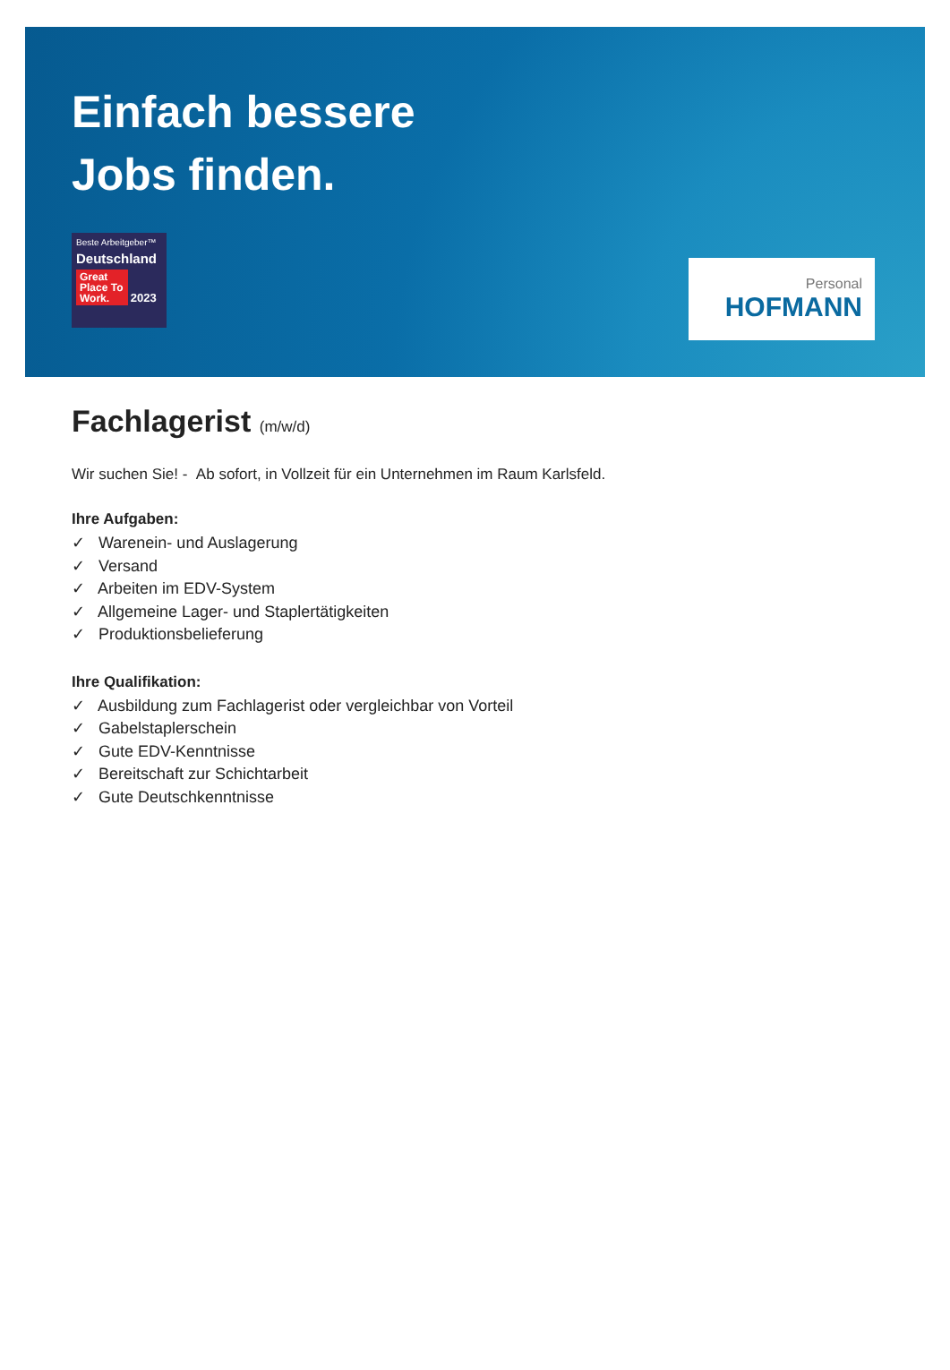Einfach bessere
Jobs finden.
Beste Arbeitgeber™
Deutschland
Great Place To Work. 2023
Personal
HOFMANN
Fachlagerist (m/w/d)
Wir suchen Sie! - Ab sofort, in Vollzeit für ein Unternehmen im Raum Karlsfeld.
Ihre Aufgaben:
✓ Warenein- und Auslagerung
✓ Versand
✓ Arbeiten im EDV-System
✓ Allgemeine Lager- und Staplertätigkeiten
✓ Produktionsbelieferung
Ihre Qualifikation:
✓ Ausbildung zum Fachlagerist oder vergleichbar von Vorteil
✓ Gabelstaplerschein
✓ Gute EDV-Kenntnisse
✓ Bereitschaft zur Schichtarbeit
✓ Gute Deutschkenntnisse